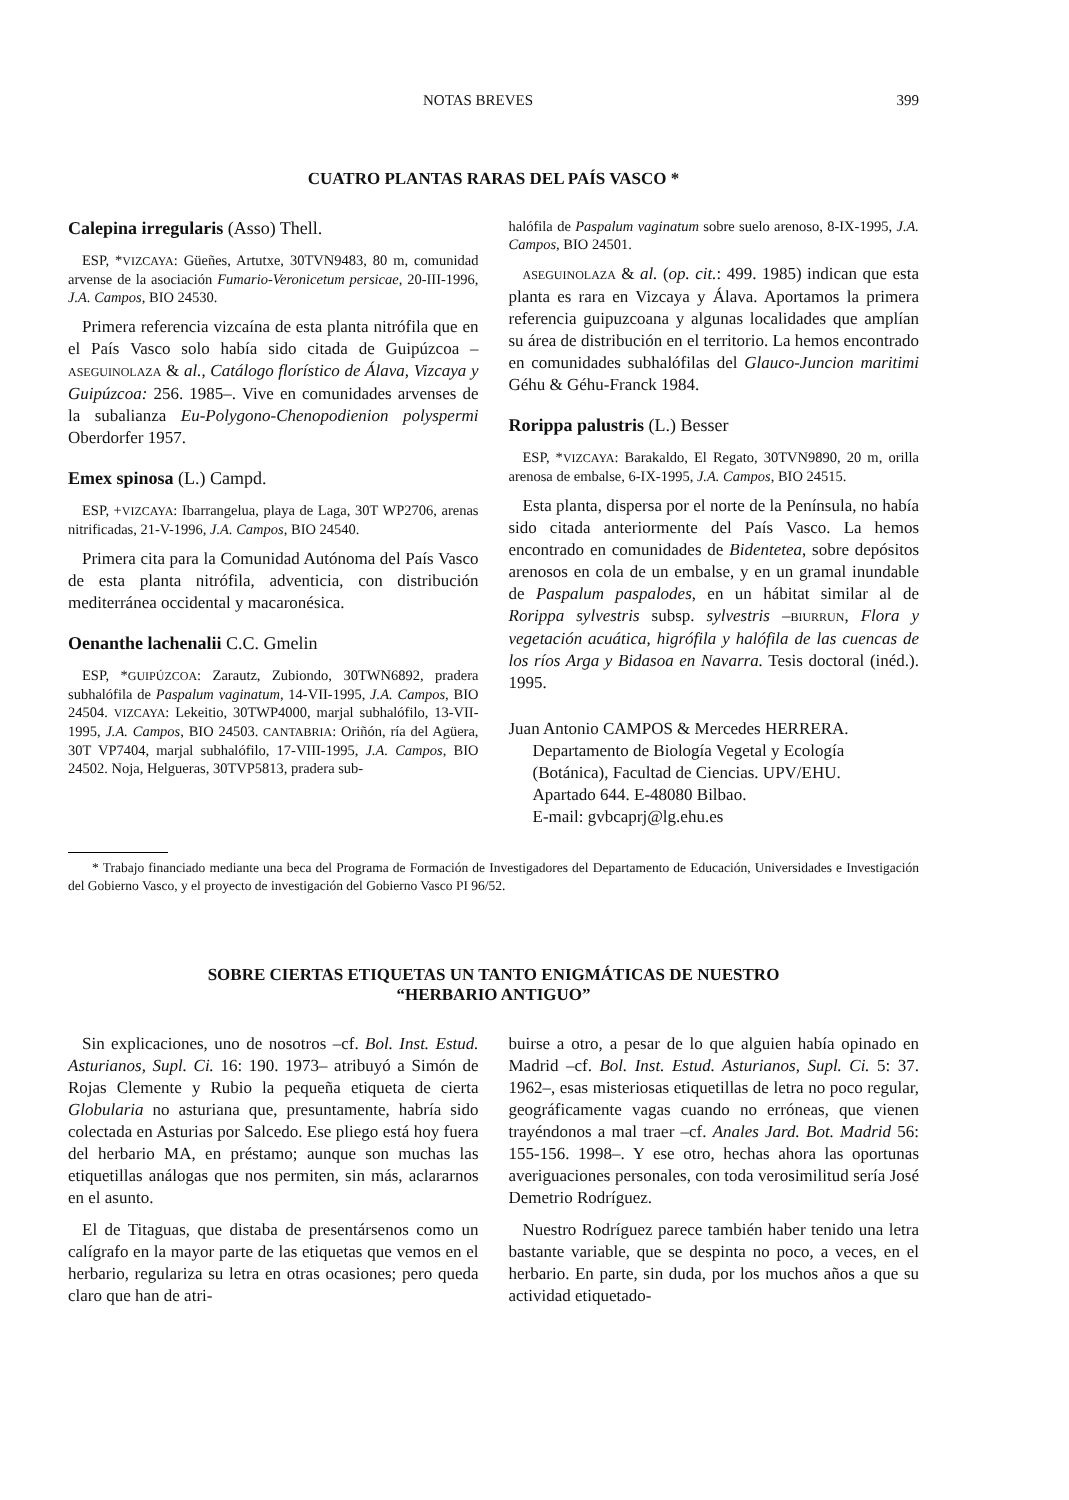NOTAS BREVES 399
CUATRO PLANTAS RARAS DEL PAÍS VASCO *
Calepina irregularis (Asso) Thell.
ESP, *VIZCAYA: Güeñes, Artutxe, 30TVN9483, 80 m, comunidad arvense de la asociación Fumario-Veronicetum persicae, 20-III-1996, J.A. Campos, BIO 24530.
Primera referencia vizcaína de esta planta nitrófila que en el País Vasco solo había sido citada de Guipúzcoa –ASEGUINOLAZA & al., Catálogo florístico de Álava, Vizcaya y Guipúzcoa: 256. 1985–. Vive en comunidades arvenses de la subalianza Eu-Polygono-Chenopodienion polyspermi Oberdorfer 1957.
Emex spinosa (L.) Campd.
ESP, +VIZCAYA: Ibarrangelua, playa de Laga, 30T WP2706, arenas nitrificadas, 21-V-1996, J.A. Campos, BIO 24540.
Primera cita para la Comunidad Autónoma del País Vasco de esta planta nitrófila, adventicia, con distribución mediterránea occidental y macaronésica.
Oenanthe lachenalii C.C. Gmelin
ESP, *GUIPÚZCOA: Zarautz, Zubiondo, 30TWN6892, pradera subhalófila de Paspalum vaginatum, 14-VII-1995, J.A. Campos, BIO 24504. VIZCAYA: Lekeitio, 30TWP4000, marjal subhalófilo, 13-VII-1995, J.A. Campos, BIO 24503. CANTABRIA: Oriñón, ría del Agüera, 30T VP7404, marjal subhalófilo, 17-VIII-1995, J.A. Campos, BIO 24502. Noja, Helgueras, 30TVP5813, pradera sub-
halófila de Paspalum vaginatum sobre suelo arenoso, 8-IX-1995, J.A. Campos, BIO 24501.
ASEGUINOLAZA & al. (op. cit.: 499. 1985) indican que esta planta es rara en Vizcaya y Álava. Aportamos la primera referencia guipuzcoana y algunas localidades que amplían su área de distribución en el territorio. La hemos encontrado en comunidades subhalófilas del Glauco-Juncion maritimi Géhu & Géhu-Franck 1984.
Rorippa palustris (L.) Besser
ESP, *VIZCAYA: Barakaldo, El Regato, 30TVN9890, 20 m, orilla arenosa de embalse, 6-IX-1995, J.A. Campos, BIO 24515.
Esta planta, dispersa por el norte de la Península, no había sido citada anteriormente del País Vasco. La hemos encontrado en comunidades de Bidentetea, sobre depósitos arenosos en cola de un embalse, y en un gramal inundable de Paspalum paspalodes, en un hábitat similar al de Rorippa sylvestris subsp. sylvestris –BIURRUN, Flora y vegetación acuática, higrófila y halófila de las cuencas de los ríos Arga y Bidasoa en Navarra. Tesis doctoral (inéd.). 1995.
Juan Antonio CAMPOS & Mercedes HERRERA.
Departamento de Biología Vegetal y Ecología
(Botánica), Facultad de Ciencias. UPV/EHU.
Apartado 644. E-48080 Bilbao.
E-mail: gvbcaprj@lg.ehu.es
* Trabajo financiado mediante una beca del Programa de Formación de Investigadores del Departamento de Educación, Universidades e Investigación del Gobierno Vasco, y el proyecto de investigación del Gobierno Vasco PI 96/52.
SOBRE CIERTAS ETIQUETAS UN TANTO ENIGMÁTICAS DE NUESTRO
“HERBARIO ANTIGUO”
Sin explicaciones, uno de nosotros –cf. Bol. Inst. Estud. Asturianos, Supl. Ci. 16: 190. 1973– atribuyó a Simón de Rojas Clemente y Rubio la pequeña etiqueta de cierta Globularia no asturiana que, presuntamente, habría sido colectada en Asturias por Salcedo. Ese pliego está hoy fuera del herbario MA, en préstamo; aunque son muchas las etiquetillas análogas que nos permiten, sin más, aclararnos en el asunto.
El de Titaguas, que distaba de presentársenos como un calígrafo en la mayor parte de las etiquetas que vemos en el herbario, regulariza su letra en otras ocasiones; pero queda claro que han de atri-
buirse a otro, a pesar de lo que alguien había opinado en Madrid –cf. Bol. Inst. Estud. Asturianos, Supl. Ci. 5: 37. 1962–, esas misteriosas etiquetillas de letra no poco regular, geográficamente vagas cuando no erróneas, que vienen trayéndonos a mal traer –cf. Anales Jard. Bot. Madrid 56: 155-156. 1998–. Y ese otro, hechas ahora las oportunas averiguaciones personales, con toda verosimilitud sería José Demetrio Rodríguez.
Nuestro Rodríguez parece también haber tenido una letra bastante variable, que se despinta no poco, a veces, en el herbario. En parte, sin duda, por los muchos años a que su actividad etiquetado-